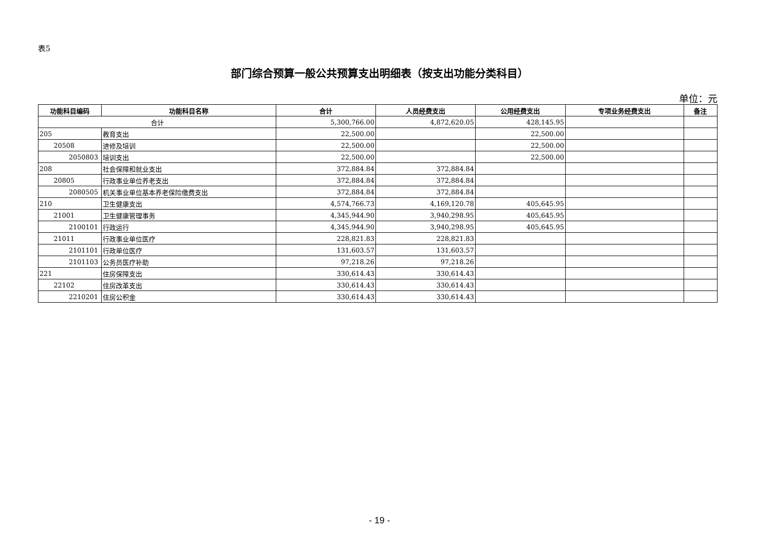表5
部门综合预算一般公共预算支出明细表（按支出功能分类科目）
单位：元
| 功能科目编码 | 功能科目名称 | 合计 | 人员经费支出 | 公用经费支出 | 专项业务经费支出 | 备注 |
| --- | --- | --- | --- | --- | --- | --- |
| 合计 | | 5,300,766.00 | 4,872,620.05 | 428,145.95 | | |
| 205 | 教育支出 | 22,500.00 | | 22,500.00 | | |
| 20508 | 进修及培训 | 22,500.00 | | 22,500.00 | | |
| 2050803 | 培训支出 | 22,500.00 | | 22,500.00 | | |
| 208 | 社会保障和就业支出 | 372,884.84 | 372,884.84 | | | |
| 20805 | 行政事业单位养老支出 | 372,884.84 | 372,884.84 | | | |
| 2080505 | 机关事业单位基本养老保险缴费支出 | 372,884.84 | 372,884.84 | | | |
| 210 | 卫生健康支出 | 4,574,766.73 | 4,169,120.78 | 405,645.95 | | |
| 21001 | 卫生健康管理事务 | 4,345,944.90 | 3,940,298.95 | 405,645.95 | | |
| 2100101 | 行政运行 | 4,345,944.90 | 3,940,298.95 | 405,645.95 | | |
| 21011 | 行政事业单位医疗 | 228,821.83 | 228,821.83 | | | |
| 2101101 | 行政单位医疗 | 131,603.57 | 131,603.57 | | | |
| 2101103 | 公务员医疗补助 | 97,218.26 | 97,218.26 | | | |
| 221 | 住房保障支出 | 330,614.43 | 330,614.43 | | | |
| 22102 | 住房改革支出 | 330,614.43 | 330,614.43 | | | |
| 2210201 | 住房公积金 | 330,614.43 | 330,614.43 | | | |
- 19 -